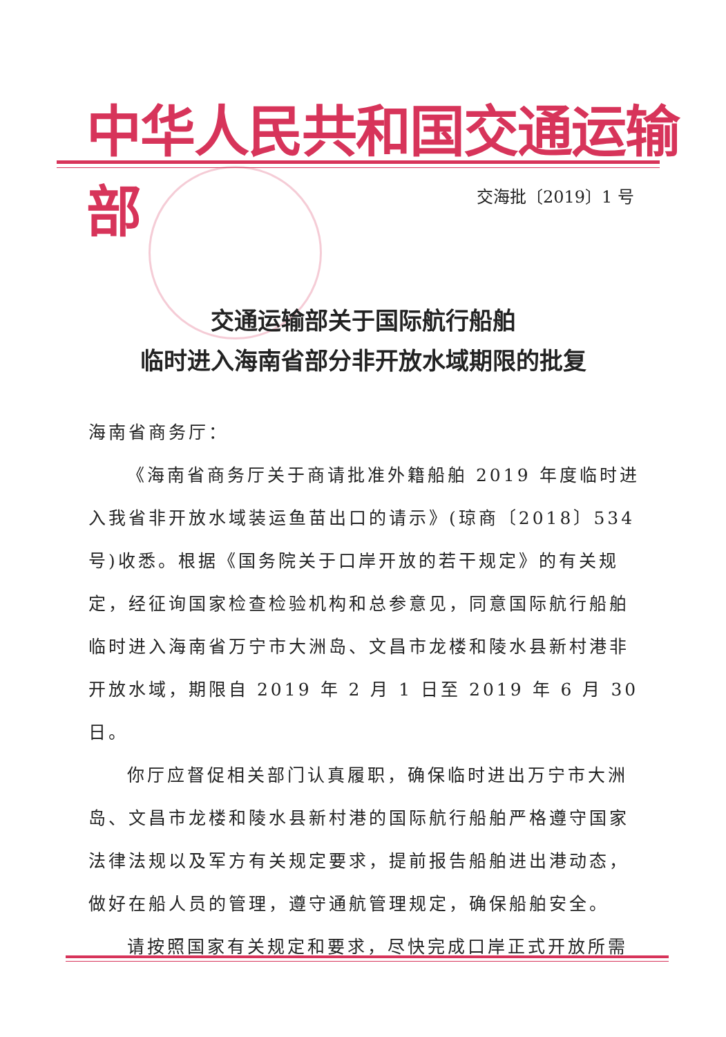中华人民共和国交通运输部
交海批〔2019〕1 号
交通运输部关于国际航行船舶
临时进入海南省部分非开放水域期限的批复
海南省商务厅：
《海南省商务厅关于商请批准外籍船舶 2019 年度临时进入我省非开放水域装运鱼苗出口的请示》(琼商〔2018〕534 号)收悉。根据《国务院关于口岸开放的若干规定》的有关规定，经征询国家检查检验机构和总参意见，同意国际航行船舶临时进入海南省万宁市大洲岛、文昌市龙楼和陵水县新村港非开放水域，期限自 2019 年 2 月 1 日至 2019 年 6 月 30 日。
你厅应督促相关部门认真履职，确保临时进出万宁市大洲岛、文昌市龙楼和陵水县新村港的国际航行船舶严格遵守国家法律法规以及军方有关规定要求，提前报告船舶进出港动态，做好在船人员的管理，遵守通航管理规定，确保船舶安全。
请按照国家有关规定和要求，尽快完成口岸正式开放所需